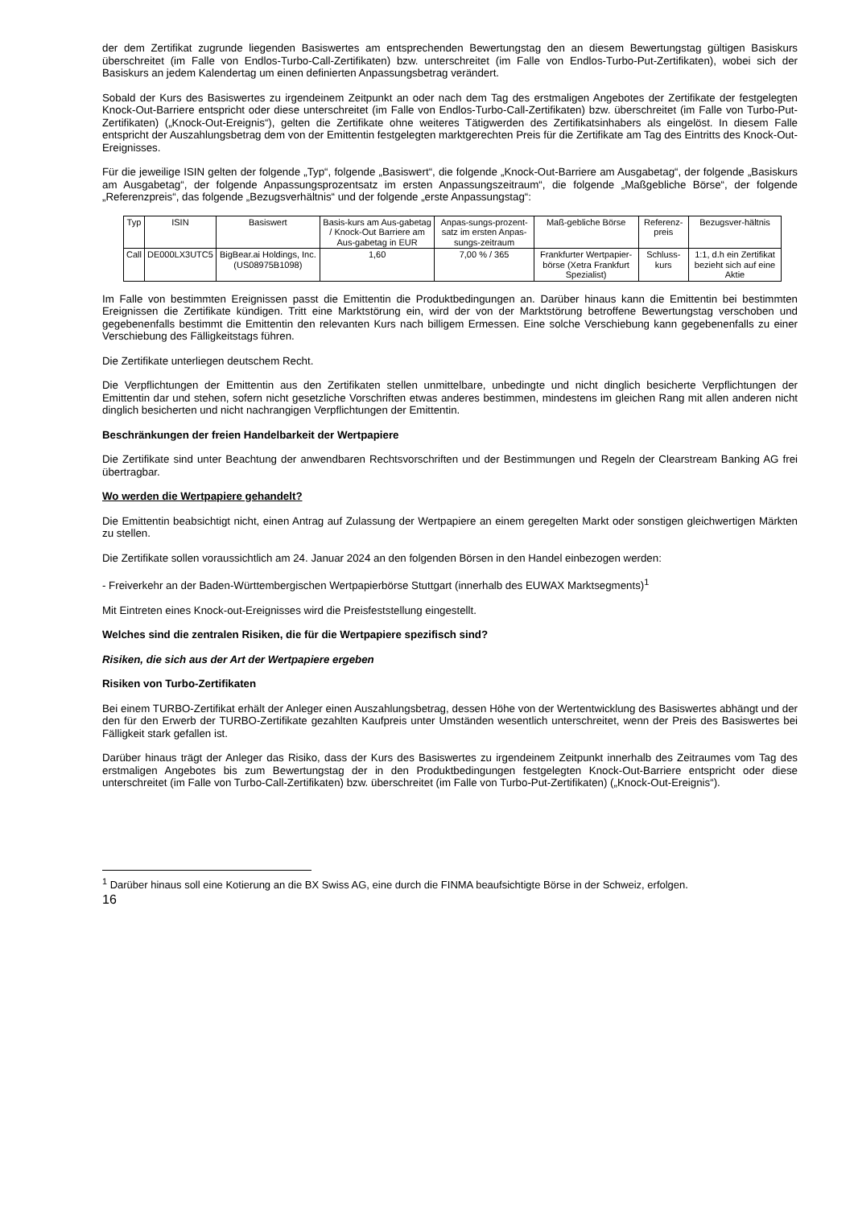der dem Zertifikat zugrunde liegenden Basiswertes am entsprechenden Bewertungstag den an diesem Bewertungstag gültigen Basiskurs überschreitet (im Falle von Endlos-Turbo-Call-Zertifikaten) bzw. unterschreitet (im Falle von Endlos-Turbo-Put-Zertifikaten), wobei sich der Basiskurs an jedem Kalendertag um einen definierten Anpassungsbetrag verändert.
Sobald der Kurs des Basiswertes zu irgendeinem Zeitpunkt an oder nach dem Tag des erstmaligen Angebotes der Zertifikate der festgelegten Knock-Out-Barriere entspricht oder diese unterschreitet (im Falle von Endlos-Turbo-Call-Zertifikaten) bzw. überschreitet (im Falle von Turbo-Put-Zertifikaten) („Knock-Out-Ereignis“), gelten die Zertifikate ohne weiteres Tätigwerden des Zertifikatsinhabers als eingelöst. In diesem Falle entspricht der Auszahlungsbetrag dem von der Emittentin festgelegten marktgerechten Preis für die Zertifikate am Tag des Eintritts des Knock-Out-Ereignisses.
Für die jeweilige ISIN gelten der folgende „Typ“, folgende „Basiswert“, die folgende „Knock-Out-Barriere am Ausgabetag“, der folgende „Basiskurs am Ausgabetag“, der folgende Anpassungsprozentsatz im ersten Anpassungszeitraum“, die folgende „Maßgebliche Börse“, der folgende „Referenzpreis“, das folgende „Bezugsverhältnis“ und der folgende „erste Anpassungstag“:
| Typ | ISIN | Basiswert | Basis-kurs am Aus-gabetag / Knock-Out Barriere am Aus-gabetag in EUR | Anpas-sungs-prozent-satz im ersten Anpas-sungs-zeitraum | Maß-gebliche Börse | Referenz-preis | Bezugsver-hältnis |
| --- | --- | --- | --- | --- | --- | --- | --- |
| Call | DE000LX3UTC5 | BigBear.ai Holdings, Inc. (US08975B1098) | 1,60 | 7,00 % / 365 | Frankfurter Wertpapier-börse (Xetra Frankfurt Spezialist) | Schluss-kurs | 1:1, d.h ein Zertifikat bezieht sich auf eine Aktie |
Im Falle von bestimmten Ereignissen passt die Emittentin die Produktbedingungen an. Darüber hinaus kann die Emittentin bei bestimmten Ereignissen die Zertifikate kündigen. Tritt eine Marktstörung ein, wird der von der Marktstörung betroffene Bewertungstag verschoben und gegebenenfalls bestimmt die Emittentin den relevanten Kurs nach billigem Ermessen. Eine solche Verschiebung kann gegebenenfalls zu einer Verschiebung des Fälligkeitstags führen.
Die Zertifikate unterliegen deutschem Recht.
Die Verpflichtungen der Emittentin aus den Zertifikaten stellen unmittelbare, unbedingte und nicht dinglich besicherte Verpflichtungen der Emittentin dar und stehen, sofern nicht gesetzliche Vorschriften etwas anderes bestimmen, mindestens im gleichen Rang mit allen anderen nicht dinglich besicherten und nicht nachrangigen Verpflichtungen der Emittentin.
Beschränkungen der freien Handelbarkeit der Wertpapiere
Die Zertifikate sind unter Beachtung der anwendbaren Rechtsvorschriften und der Bestimmungen und Regeln der Clearstream Banking AG frei übertragbar.
Wo werden die Wertpapiere gehandelt?
Die Emittentin beabsichtigt nicht, einen Antrag auf Zulassung der Wertpapiere an einem geregelten Markt oder sonstigen gleichwertigen Märkten zu stellen.
Die Zertifikate sollen voraussichtlich am 24. Januar 2024 an den folgenden Börsen in den Handel einbezogen werden:
- Freiverkehr an der Baden-Württembergischen Wertpapierbörse Stuttgart (innerhalb des EUWAX Marktsegments)<sup>1</sup>
Mit Eintreten eines Knock-out-Ereignisses wird die Preisfeststellung eingestellt.
Welches sind die zentralen Risiken, die für die Wertpapiere spezifisch sind?
Risiken, die sich aus der Art der Wertpapiere ergeben
Risiken von Turbo-Zertifikaten
Bei einem TURBO-Zertifikat erhält der Anleger einen Auszahlungsbetrag, dessen Höhe von der Wertentwicklung des Basiswertes abhängt und der den für den Erwerb der TURBO-Zertifikate gezahlten Kaufpreis unter Umständen wesentlich unterschreitet, wenn der Preis des Basiswertes bei Fälligkeit stark gefallen ist.
Darüber hinaus trägt der Anleger das Risiko, dass der Kurs des Basiswertes zu irgendeinem Zeitpunkt innerhalb des Zeitraumes vom Tag des erstmaligen Angebotes bis zum Bewertungstag der in den Produktbedingungen festgelegten Knock-Out-Barriere entspricht oder diese unterschreitet (im Falle von Turbo-Call-Zertifikaten) bzw. überschreitet (im Falle von Turbo-Put-Zertifikaten) („Knock-Out-Ereignis“).
<sup>1</sup> Darüber hinaus soll eine Kotierung an die BX Swiss AG, eine durch die FINMA beaufsichtigte Börse in der Schweiz, erfolgen.
16